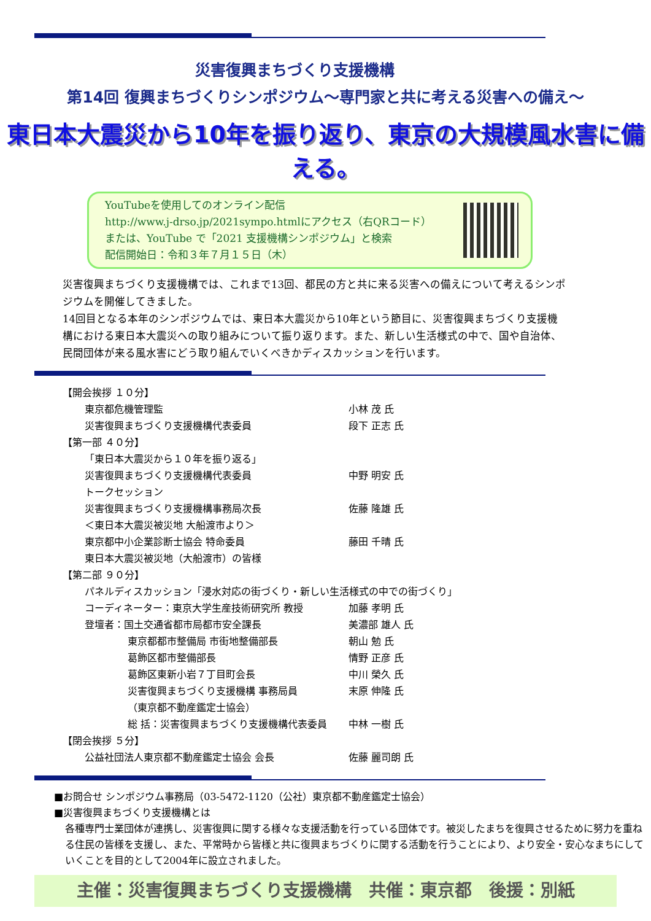災害復興まちづくり支援機構
第14回 復興まちづくりシンポジウム～専門家と共に考える災害への備え～
東日本大震災から10年を振り返り、東京の大規模風水害に備える。
YouTubeを使用してのオンライン配信
http://www.j-drso.jp/2021sympo.htmlにアクセス（右QRコード）
または、YouTube で「2021 支援機構シンポジウム」と検索
配信開始日：令和３年７月１５日（木）
災害復興まちづくり支援機構では、これまで13回、都民の方と共に来る災害への備えについて考えるシンポジウムを開催してきました。
14回目となる本年のシンポジウムでは、東日本大震災から10年という節目に、災害復興まちづくり支援機構における東日本大震災への取り組みについて振り返ります。また、新しい生活様式の中で、国や自治体、民間団体が来る風水害にどう取り組んでいくべきかディスカッションを行います。
| 【開会挨拶 １０分】 | | |
| | 東京都危機管理監 | 小林 茂 氏 |
| | 災害復興まちづくり支援機構代表委員 | 段下 正志 氏 |
| 【第一部 ４０分】 | | |
| | 「東日本大震災から１０年を振り返る」 | |
| | 災害復興まちづくり支援機構代表委員 | 中野 明安 氏 |
| | トークセッション | |
| | 災害復興まちづくり支援機構事務局次長 | 佐藤 隆雄 氏 |
| | ＜東日本大震災被災地 大船渡市より＞ | |
| | 東京都中小企業診断士協会 特命委員 | 藤田 千晴 氏 |
| | 東日本大震災被災地（大船渡市）の皆様 | |
| 【第二部 ９０分】 | | |
| | パネルディスカッション「浸水対応の街づくり・新しい生活様式の中での街づくり」 | |
| | コーディネーター：東京大学生産技術研究所 教授 | 加藤 孝明 氏 |
| | 登壇者：国土交通省都市局都市安全課長 | 美濃部 雄人 氏 |
| | 東京都都市整備局 市街地整備部長 | 朝山 勉 氏 |
| | 葛飾区都市整備部長 | 情野 正彦 氏 |
| | 葛飾区東新小岩７丁目町会長 | 中川 榮久 氏 |
| | 災害復興まちづくり支援機構 事務局員 | 末原 伸隆 氏 |
| | （東京都不動産鑑定士協会） | |
| | 総 括：災害復興まちづくり支援機構代表委員 | 中林 一樹 氏 |
| 【閉会挨拶 ５分】 | | |
| | 公益社団法人東京都不動産鑑定士協会 会長 | 佐藤 麗司朗 氏 |
■お問合せ シンポジウム事務局（03-5472-1120（公社）東京都不動産鑑定士協会）
■災害復興まちづくり支援機構とは
各種専門士業団体が連携し、災害復興に関する様々な支援活動を行っている団体です。被災したまちを復興させるために努力を重ねる住民の皆様を支援し、また、平常時から皆様と共に復興まちづくりに関する活動を行うことにより、より安全・安心なまちにしていくことを目的として2004年に設立されました。
主催：災害復興まちづくり支援機構　共催：東京都　後援：別紙